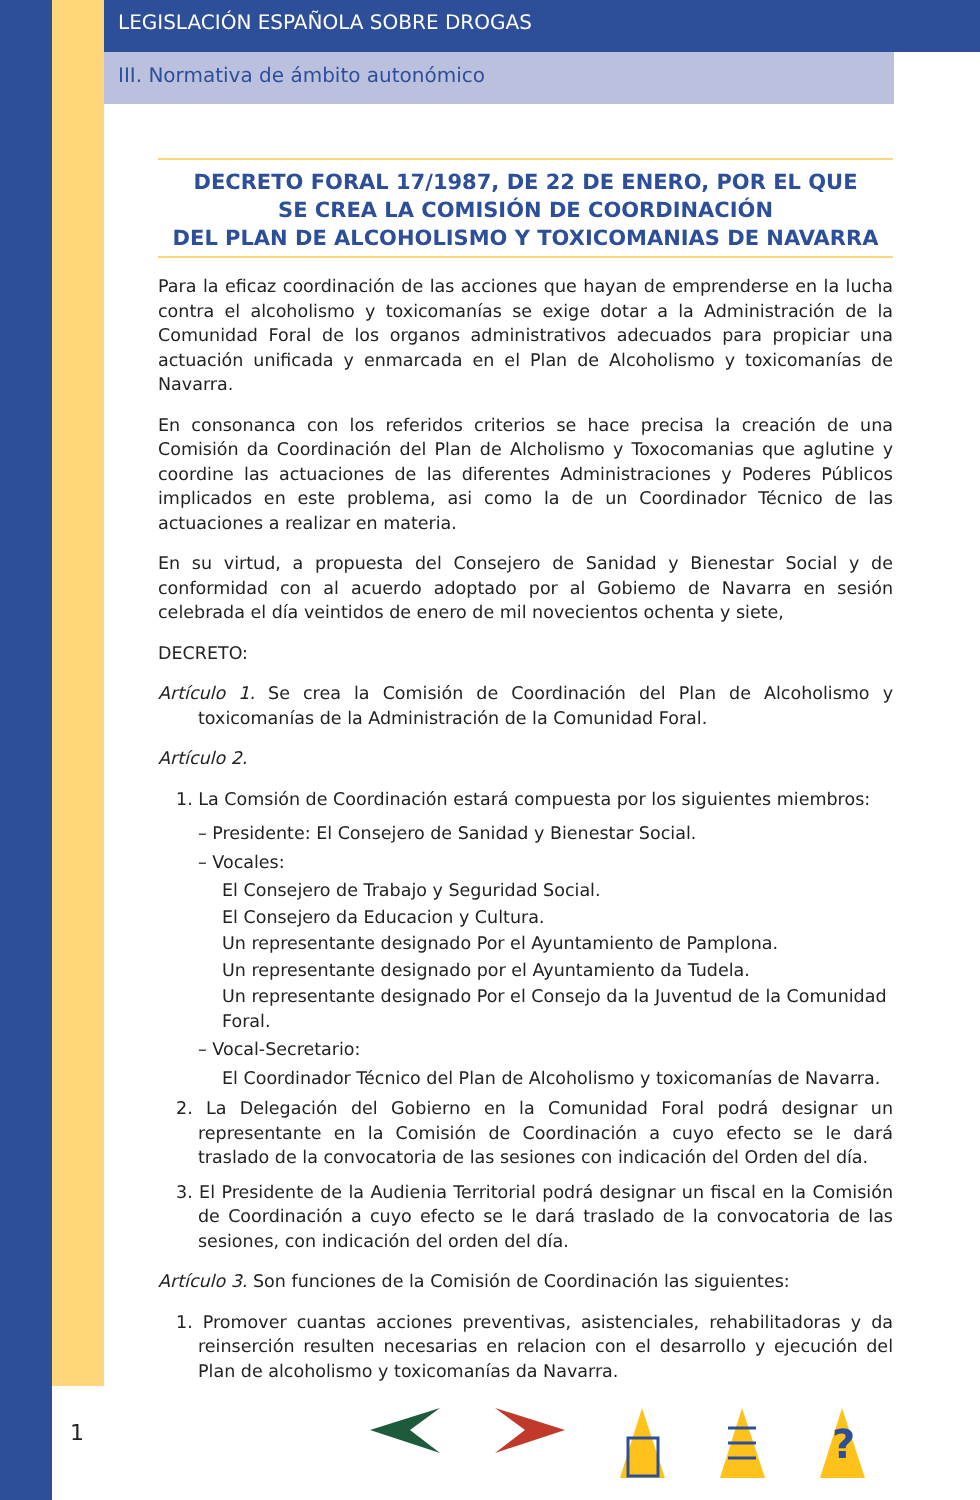LEGISLACIÓN ESPAÑOLA SOBRE DROGAS
III. Normativa de ámbito autonómico
DECRETO FORAL 17/1987, DE 22 DE ENERO, POR EL QUE
SE CREA LA COMISIÓN DE COORDINACIÓN
DEL PLAN DE ALCOHOLISMO Y TOXICOMANIAS DE NAVARRA
Para la eficaz coordinación de las acciones que hayan de emprenderse en la lucha contra el alcoholismo y toxicomanías se exige dotar a la Administración de la Comunidad Foral de los organos administrativos adecuados para propiciar una actuación unificada y enmarcada en el Plan de Alcoholismo y toxicomanías de Navarra.
En consonanca con los referidos criterios se hace precisa la creación de una Comisión da Coordinación del Plan de Alcholismo y Toxocomanias que aglutine y coordine las actuaciones de las diferentes Administraciones y Poderes Públicos implicados en este problema, asi como la de un Coordinador Técnico de las actuaciones a realizar en materia.
En su virtud, a propuesta del Consejero de Sanidad y Bienestar Social y de conformidad con al acuerdo adoptado por al Gobiemo de Navarra en sesión celebrada el día veintidos de enero de mil novecientos ochenta y siete,
DECRETO:
Artículo 1. Se crea la Comisión de Coordinación del Plan de Alcoholismo y toxicomanías de la Administración de la Comunidad Foral.
Artículo 2.
1. La Comsión de Coordinación estará compuesta por los siguientes miembros:
– Presidente: El Consejero de Sanidad y Bienestar Social.
– Vocales:
El Consejero de Trabajo y Seguridad Social.
El Consejero da Educacion y Cultura.
Un representante designado Por el Ayuntamiento de Pamplona.
Un representante designado por el Ayuntamiento da Tudela.
Un representante designado Por el Consejo da la Juventud de la Comunidad Foral.
– Vocal-Secretario:
El Coordinador Técnico del Plan de Alcoholismo y toxicomanías de Navarra.
2. La Delegación del Gobierno en la Comunidad Foral podrá designar un representante en la Comisión de Coordinación a cuyo efecto se le dará traslado de la convocatoria de las sesiones con indicación del Orden del día.
3. El Presidente de la Audienia Territorial podrá designar un fiscal en la Comisión de Coordinación a cuyo efecto se le dará traslado de la convocatoria de las sesiones, con indicación del orden del día.
Artículo 3. Son funciones de la Comisión de Coordinación las siguientes:
1. Promover cuantas acciones preventivas, asistenciales, rehabilitadoras y da reinserción resulten necesarias en relacion con el desarrollo y ejecución del Plan de alcoholismo y toxicomanías da Navarra.
1
?